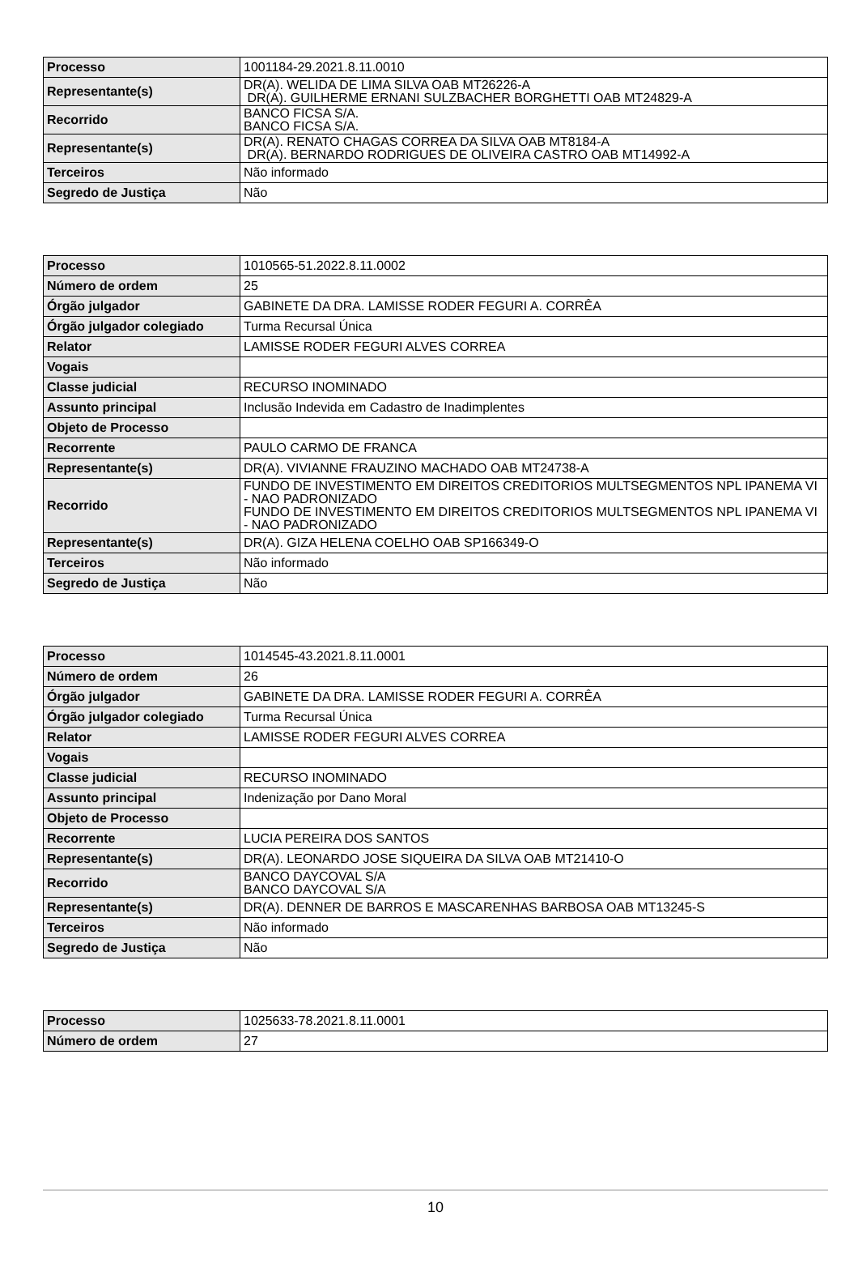| Processo | 1001184-29.2021.8.11.0010 |
| Representante(s) | DR(A). WELIDA DE LIMA SILVA OAB MT26226-A DR(A). GUILHERME ERNANI SULZBACHER BORGHETTI OAB MT24829-A |
| Recorrido | BANCO FICSA S/A. BANCO FICSA S/A. |
| Representante(s) | DR(A). RENATO CHAGAS CORREA DA SILVA OAB MT8184-A DR(A). BERNARDO RODRIGUES DE OLIVEIRA CASTRO OAB MT14992-A |
| Terceiros | Não informado |
| Segredo de Justiça | Não |
| Processo | 1010565-51.2022.8.11.0002 |
| Número de ordem | 25 |
| Órgão julgador | GABINETE DA DRA. LAMISSE RODER FEGURI A. CORRÊA |
| Órgão julgador colegiado | Turma Recursal Única |
| Relator | LAMISSE RODER FEGURI ALVES CORREA |
| Vogais | |
| Classe judicial | RECURSO INOMINADO |
| Assunto principal | Inclusão Indevida em Cadastro de Inadimplentes |
| Objeto de Processo | |
| Recorrente | PAULO CARMO DE FRANCA |
| Representante(s) | DR(A). VIVIANNE FRAUZINO MACHADO OAB MT24738-A |
| Recorrido | FUNDO DE INVESTIMENTO EM DIREITOS CREDITORIOS MULTSEGMENTOS NPL IPANEMA VI - NAO PADRONIZADO FUNDO DE INVESTIMENTO EM DIREITOS CREDITORIOS MULTSEGMENTOS NPL IPANEMA VI - NAO PADRONIZADO |
| Representante(s) | DR(A). GIZA HELENA COELHO OAB SP166349-O |
| Terceiros | Não informado |
| Segredo de Justiça | Não |
| Processo | 1014545-43.2021.8.11.0001 |
| Número de ordem | 26 |
| Órgão julgador | GABINETE DA DRA. LAMISSE RODER FEGURI A. CORRÊA |
| Órgão julgador colegiado | Turma Recursal Única |
| Relator | LAMISSE RODER FEGURI ALVES CORREA |
| Vogais | |
| Classe judicial | RECURSO INOMINADO |
| Assunto principal | Indenização por Dano Moral |
| Objeto de Processo | |
| Recorrente | LUCIA PEREIRA DOS SANTOS |
| Representante(s) | DR(A). LEONARDO JOSE SIQUEIRA DA SILVA OAB MT21410-O |
| Recorrido | BANCO DAYCOVAL S/A BANCO DAYCOVAL S/A |
| Representante(s) | DR(A). DENNER DE BARROS E MASCARENHAS BARBOSA OAB MT13245-S |
| Terceiros | Não informado |
| Segredo de Justiça | Não |
| Processo | 1025633-78.2021.8.11.0001 |
| Número de ordem | 27 |
10